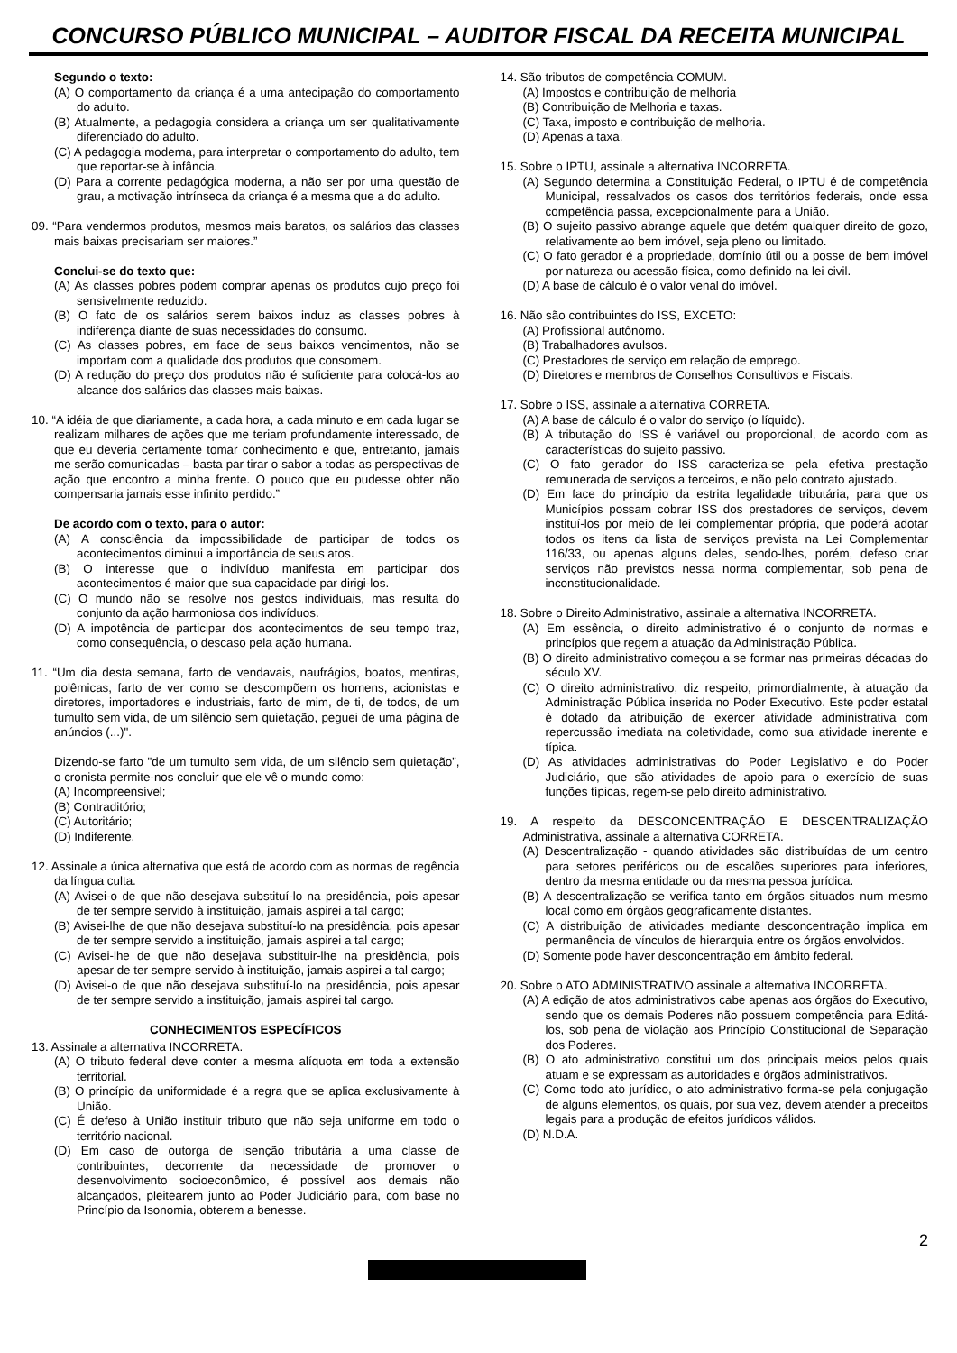CONCURSO PÚBLICO MUNICIPAL – AUDITOR FISCAL DA RECEITA MUNICIPAL
Segundo o texto:
(A) O comportamento da criança é a uma antecipação do comportamento do adulto.
(B) Atualmente, a pedagogia considera a criança um ser qualitativamente diferenciado do adulto.
(C) A pedagogia moderna, para interpretar o comportamento do adulto, tem que reportar-se à infância.
(D) Para a corrente pedagógica moderna, a não ser por uma questão de grau, a motivação intrínseca da criança é a mesma que a do adulto.
09. “Para vendermos produtos, mesmos mais baratos, os salários das classes mais baixas precisariam ser maiores.”
Conclui-se do texto que:
(A) As classes pobres podem comprar apenas os produtos cujo preço foi sensivelmente reduzido.
(B) O fato de os salários serem baixos induz as classes pobres à indiferença diante de suas necessidades do consumo.
(C) As classes pobres, em face de seus baixos vencimentos, não se importam com a qualidade dos produtos que consomem.
(D) A redução do preço dos produtos não é suficiente para colocá-los ao alcance dos salários das classes mais baixas.
10. “A idéia de que diariamente, a cada hora, a cada minuto e em cada lugar se realizam milhares de ações que me teriam profundamente interessado, de que eu deveria certamente tomar conhecimento e que, entretanto, jamais me serão comunicadas – basta par tirar o sabor a todas as perspectivas de ação que encontro a minha frente. O pouco que eu pudesse obter não compensaria jamais esse infinito perdido.”
De acordo com o texto, para o autor:
(A) A consciência da impossibilidade de participar de todos os acontecimentos diminui a importância de seus atos.
(B) O interesse que o indivíduo manifesta em participar dos acontecimentos é maior que sua capacidade par dirigi-los.
(C) O mundo não se resolve nos gestos individuais, mas resulta do conjunto da ação harmoniosa dos indivíduos.
(D) A impotência de participar dos acontecimentos de seu tempo traz, como consequência, o descaso pela ação humana.
11. “Um dia desta semana, farto de vendavais, naufrágios, boatos, mentiras, polêmicas, farto de ver como se descompõem os homens, acionistas e diretores, importadores e industriais, farto de mim, de ti, de todos, de um tumulto sem vida, de um silêncio sem quietação, peguei de uma página de anúncios (...)".
Dizendo-se farto "de um tumulto sem vida, de um silêncio sem quietação”, o cronista permite-nos concluir que ele vê o mundo como:
(A) Incompreensível;
(B) Contraditório;
(C) Autoritário;
(D) Indiferente.
12. Assinale a única alternativa que está de acordo com as normas de regência da língua culta.
(A) Avisei-o de que não desejava substituí-lo na presidência, pois apesar de ter sempre servido à instituição, jamais aspirei a tal cargo;
(B) Avisei-lhe de que não desejava substituí-lo na presidência, pois apesar de ter sempre servido a instituição, jamais aspirei a tal cargo;
(C) Avisei-lhe de que não desejava substituir-lhe na presidência, pois apesar de ter sempre servido à instituição, jamais aspirei a tal cargo;
(D) Avisei-o de que não desejava substituí-lo na presidência, pois apesar de ter sempre servido a instituição, jamais aspirei tal cargo.
CONHECIMENTOS ESPECÍFICOS
13. Assinale a alternativa INCORRETA.
(A) O tributo federal deve conter a mesma alíquota em toda a extensão territorial.
(B) O princípio da uniformidade é a regra que se aplica exclusivamente à União.
(C) É defeso à União instituir tributo que não seja uniforme em todo o território nacional.
(D) Em caso de outorga de isenção tributária a uma classe de contribuintes, decorrente da necessidade de promover o desenvolvimento socioeconômico, é possível aos demais não alcançados, pleitearem junto ao Poder Judiciário para, com base no Princípio da Isonomia, obterem a benesse.
14. São tributos de competência COMUM.
(A) Impostos e contribuição de melhoria
(B) Contribuição de Melhoria e taxas.
(C) Taxa, imposto e contribuição de melhoria.
(D) Apenas a taxa.
15. Sobre o IPTU, assinale a alternativa INCORRETA.
(A) Segundo determina a Constituição Federal, o IPTU é de competência Municipal, ressalvados os casos dos territórios federais, onde essa competência passa, excepcionalmente para a União.
(B) O sujeito passivo abrange aquele que detém qualquer direito de gozo, relativamente ao bem imóvel, seja pleno ou limitado.
(C) O fato gerador é a propriedade, domínio útil ou a posse de bem imóvel por natureza ou acessão física, como definido na lei civil.
(D) A base de cálculo é o valor venal do imóvel.
16. Não são contribuintes do ISS, EXCETO:
(A) Profissional autônomo.
(B) Trabalhadores avulsos.
(C) Prestadores de serviço em relação de emprego.
(D) Diretores e membros de Conselhos Consultivos e Fiscais.
17. Sobre o ISS, assinale a alternativa CORRETA.
(A) A base de cálculo é o valor do serviço (o líquido).
(B) A tributação do ISS é variável ou proporcional, de acordo com as características do sujeito passivo.
(C) O fato gerador do ISS caracteriza-se pela efetiva prestação remunerada de serviços a terceiros, e não pelo contrato ajustado.
(D) Em face do princípio da estrita legalidade tributária, para que os Municípios possam cobrar ISS dos prestadores de serviços, devem instituí-los por meio de lei complementar própria, que poderá adotar todos os itens da lista de serviços prevista na Lei Complementar 116/33, ou apenas alguns deles, sendo-lhes, porém, defeso criar serviços não previstos nessa norma complementar, sob pena de inconstitucionalidade.
18. Sobre o Direito Administrativo, assinale a alternativa INCORRETA.
(A) Em essência, o direito administrativo é o conjunto de normas e princípios que regem a atuação da Administração Pública.
(B) O direito administrativo começou a se formar nas primeiras décadas do século XV.
(C) O direito administrativo, diz respeito, primordialmente, à atuação da Administração Pública inserida no Poder Executivo. Este poder estatal é dotado da atribuição de exercer atividade administrativa com repercussão imediata na coletividade, como sua atividade inerente e típica.
(D) As atividades administrativas do Poder Legislativo e do Poder Judiciário, que são atividades de apoio para o exercício de suas funções típicas, regem-se pelo direito administrativo.
19. A respeito da DESCONCENTRAÇÃO E DESCENTRALIZAÇÃO Administrativa, assinale a alternativa CORRETA.
(A) Descentralização - quando atividades são distribuídas de um centro para setores periféricos ou de escalões superiores para inferiores, dentro da mesma entidade ou da mesma pessoa jurídica.
(B) A descentralização se verifica tanto em órgãos situados num mesmo local como em órgãos geograficamente distantes.
(C) A distribuição de atividades mediante desconcentração implica em permanência de vínculos de hierarquia entre os órgãos envolvidos.
(D) Somente pode haver desconcentração em âmbito federal.
20. Sobre o ATO ADMINISTRATIVO assinale a alternativa INCORRETA.
(A) A edição de atos administrativos cabe apenas aos órgãos do Executivo, sendo que os demais Poderes não possuem competência para Editá-los, sob pena de violação aos Princípio Constitucional de Separação dos Poderes.
(B) O ato administrativo constitui um dos principais meios pelos quais atuam e se expressam as autoridades e órgãos administrativos.
(C) Como todo ato jurídico, o ato administrativo forma-se pela conjugação de alguns elementos, os quais, por sua vez, devem atender a preceitos legais para a produção de efeitos jurídicos válidos.
(D) N.D.A.
2